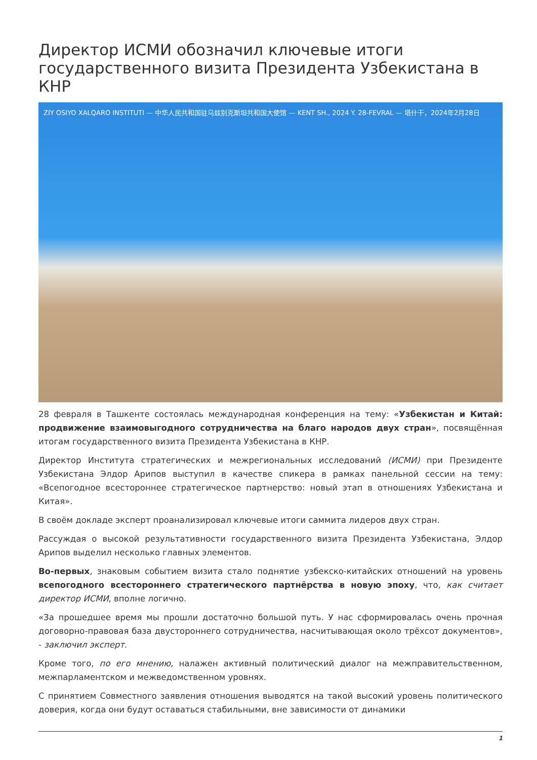Директор ИСМИ обозначил ключевые итоги государственного визита Президента Узбекистана в КНР
ZIY OSIYO XALQARO INSTITUTI — 中华人民共和国驻乌兹别克斯坦共和国大使馆 — KENT SH., 2024 Y. 28-FEVRAL — 塔什干，2024年2月28日
28 февраля в Ташкенте состоялась международная конференция на тему: «Узбекистан и Китай: продвижение взаимовыгодного сотрудничества на благо народов двух стран», посвящённая итогам государственного визита Президента Узбекистана в КНР.
Директор Института стратегических и межрегиональных исследований (ИСМИ) при Президенте Узбекистана Элдор Арипов выступил в качестве спикера в рамках панельной сессии на тему: «Всепогодное всестороннее стратегическое партнерство: новый этап в отношениях Узбекистана и Китая».
В своём докладе эксперт проанализировал ключевые итоги саммита лидеров двух стран.
Рассуждая о высокой результативности государственного визита Президента Узбекистана, Элдор Арипов выделил несколько главных элементов.
Во-первых, знаковым событием визита стало поднятие узбекско-китайских отношений на уровень всепогодного всестороннего стратегического партнёрства в новую эпоху, что, как считает директор ИСМИ, вполне логично.
«За прошедшее время мы прошли достаточно большой путь. У нас сформировалась очень прочная договорно-правовая база двустороннего сотрудничества, насчитывающая около трёхсот документов», - заключил эксперт.
Кроме того, по его мнению, налажен активный политический диалог на межправительственном, межпарламентском и межведомственном уровнях.
С принятием Совместного заявления отношения выводятся на такой высокий уровень политического доверия, когда они будут оставаться стабильными, вне зависимости от динамики
1